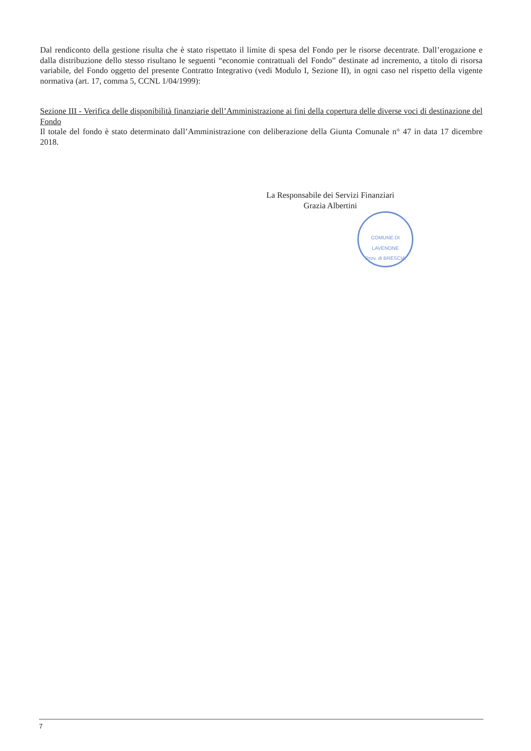Dal rendiconto della gestione risulta che è stato rispettato il limite di spesa del Fondo per le risorse decentrate. Dall’erogazione e dalla distribuzione dello stesso risultano le seguenti “economie contrattuali del Fondo” destinate ad incremento, a titolo di risorsa variabile, del Fondo oggetto del presente Contratto Integrativo (vedi Modulo I, Sezione II), in ogni caso nel rispetto della vigente normativa (art. 17, comma 5, CCNL 1/04/1999):
Sezione III - Verifica delle disponibilità finanziarie dell’Amministrazione ai fini della copertura delle diverse voci di destinazione del Fondo
Il totale del fondo è stato determinato dall’Amministrazione con deliberazione della Giunta Comunale n° 47 in data 17 dicembre 2018.
La Responsabile dei Servizi Finanziari
Grazia Albertini
COMUNE DI LAVENONE
Prov. di BRESCIA
7